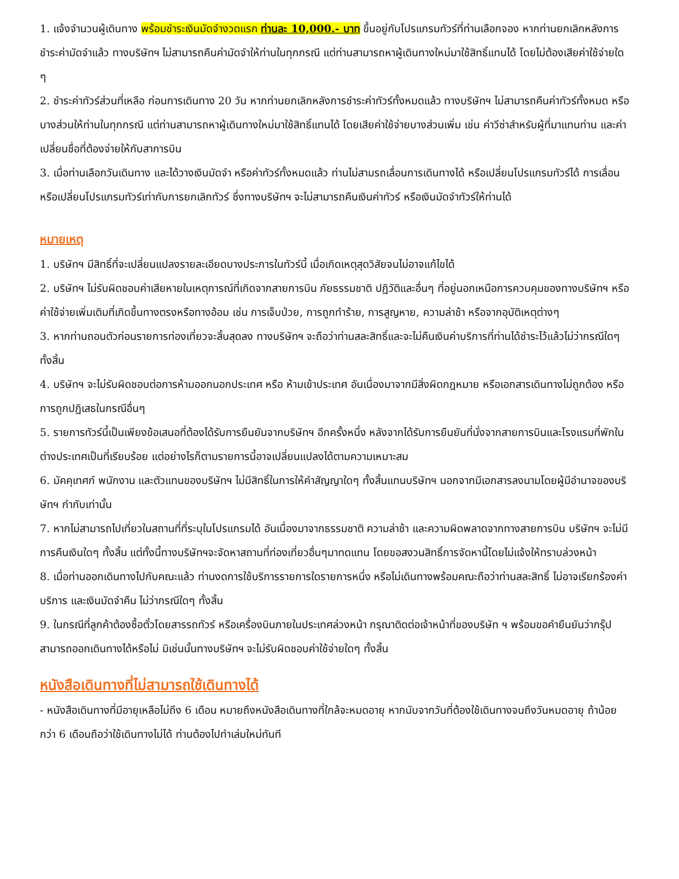1. แจ้งจำนวนผู้เดินทาง พร้อมชำระเงินมัดจำงวดแรก ท่านละ 10,000.- บาท ขึ้นอยู่กับโปรแกรมทัวร์ที่ท่านเลือกจอง หากท่านยกเลิกหลังการชำระค่ามัดจำแล้ว ทางบริษัทฯ ไม่สามารถคืนค่ามัดจำให้ท่านในทุกกรณี แต่ท่านสามารถหาผู้เดินทางใหม่มาใช้สิทธิ์แทนได้ โดยไม่ต้องเสียค่าใช้จ่ายใด ๆ
2. ชำระค่าทัวร์ส่วนที่เหลือ ก่อนการเดินทาง 20 วัน หากท่านยกเลิกหลังการชำระค่าทัวร์ทั้งหมดแล้ว ทางบริษัทฯ ไม่สามารถคืนค่าทัวร์ทั้งหมด หรือบางส่วนให้ท่านในทุกกรณี แต่ท่านสามารถหาผู้เดินทางใหม่มาใช้สิทธิ์แทนได้ โดยเสียค่าใช้จ่ายบางส่วนเพิ่ม เช่น ค่าวีซ่าสำหรับผู้ที่มาแทนท่าน และค่าเปลี่ยนชื่อที่ต้องจ่ายให้กับสาการบิน
3. เมื่อท่านเลือกวันเดินทาง และได้วางเงินมัดจำ หรือค่าทัวร์ทั้งหมดแล้ว ท่านไม่สามรถเลื่อนการเดินทางได้ หรือเปลี่ยนโปรแกรมทัวร์ได้ การเลื่อนหรือเปลี่ยนโปรแกรมทัวร์เท่ากับการยกเลิกทัวร์ ซึ่งทางบริษัทฯ จะไม่สามารถคืนเงินค่าทัวร์ หรือเงินมัดจำทัวร์ให้ท่านได้
หมายเหตุ
1. บริษัทฯ มีสิทธิ์ที่จะเปลี่ยนแปลงรายละเอียดบางประการในทัวร์นี้ เมื่อเกิดเหตุสุดวิสัยจนไม่อาจแก้ไขได้
2. บริษัทฯ ไม่รับผิดชอบค่าเสียหายในเหตุการณ์ที่เกิดจากสายการบิน ภัยธรรมชาติ ปฏิวัติและอื่นๆ ที่อยู่นอกเหนือการควบคุมของทางบริษัทฯ หรือค่าใช้จ่ายเพิ่มเติมที่เกิดขึ้นทางตรงหรือทางอ้อม เช่น การเจ็บป่วย, การถูกทำร้าย, การสูญหาย, ความล่าช้า หรือจากอุบัติเหตุต่างๆ
3. หากท่านถอนตัวก่อนรายการท่องเที่ยวจะสิ้นสุดลง ทางบริษัทฯ จะถือว่าท่านสละสิทธิ์และจะไม่คืนเงินค่าบริการที่ท่านได้ชำระไว้แล้วไม่ว่ากรณีใดๆ ทั้งสิ้น
4. บริษัทฯ จะไม่รับผิดชอบต่อการห้ามออกนอกประเทศ หรือ ห้ามเข้าประเทศ อันเนื่องมาจากมีสิ่งผิดกฎหมาย หรือเอกสารเดินทางไม่ถูกต้อง หรือ การถูกปฏิเสธในกรณีอื่นๆ
5. รายการทัวร์นี้เป็นเพียงข้อเสนอที่ต้องได้รับการยืนยันจากบริษัทฯ อีกครั้งหนึ่ง หลังจากได้รับการยืนยันที่นั่งจากสายการบินและโรงแรมที่พักในต่างประเทศเป็นที่เรียบร้อย แต่อย่างไรก็ตามรายการนี้อาจเปลี่ยนแปลงได้ตามความเหมาะสม
6. มัคคุเทศก์ พนักงาน และตัวแทนของบริษัทฯ ไม่มีสิทธิ์ในการให้คำสัญญาใดๆ ทั้งสิ้นแทนบริษัทฯ นอกจากมีเอกสารลงนามโดยผู้มีอำนาจของบริษัทฯ กำกับเท่านั้น
7. หากไม่สามารถไปเที่ยวในสถานที่ที่ระบุในโปรแกรมได้ อันเนื่องมาจากธรรมชาติ ความล่าช้า และความผิดพลาดจากทางสายการบิน บริษัทฯ จะไม่มีการคืนเงินใดๆ ทั้งสิ้น แต่ทั้งนี้ทางบริษัทฯจะจัดหาสถานที่ท่องเที่ยวอื่นๆมาทดแทน โดยขอสงวนสิทธิ์การจัดหานี้โดยไม่แจ้งให้ทราบล่วงหน้า
8. เมื่อท่านออกเดินทางไปกับคณะแล้ว ท่านงดการใช้บริการรายการใดรายการหนึ่ง หรือไม่เดินทางพร้อมคณะถือว่าท่านสละสิทธิ์ ไม่อาจเรียกร้องค่าบริการ และเงินมัดจำคืน ไม่ว่ากรณีใดๆ ทั้งสิ้น
9. ในกรณีที่ลูกค้าต้องซื้อตั๋วโดยสารรถทัวร์ หรือเครื่องบินภายในประเทศล่วงหน้า กรุณาติดต่อเจ้าหน้าที่ของบริษัท ฯ พร้อมขอคำยืนยันว่ากรุ๊ปสามารถออกเดินทางได้หรือไม่ มิเช่นนั้นทางบริษัทฯ จะไม่รับผิดชอบค่าใช้จ่ายใดๆ ทั้งสิ้น
หนังสือเดินทางที่ไม่สามารถใช้เดินทางได้
- หนังสือเดินทางที่มีอายุเหลือไม่ถึง 6 เดือน หมายถึงหนังสือเดินทางที่ใกล้จะหมดอายุ หากนับจากวันที่ต้องใช้เดินทางจนถึงวันหมดอายุ ถ้าน้อยกว่า 6 เดือนถือว่าใช้เดินทางไม่ได้ ท่านต้องไปทำเล่มใหม่ทันที